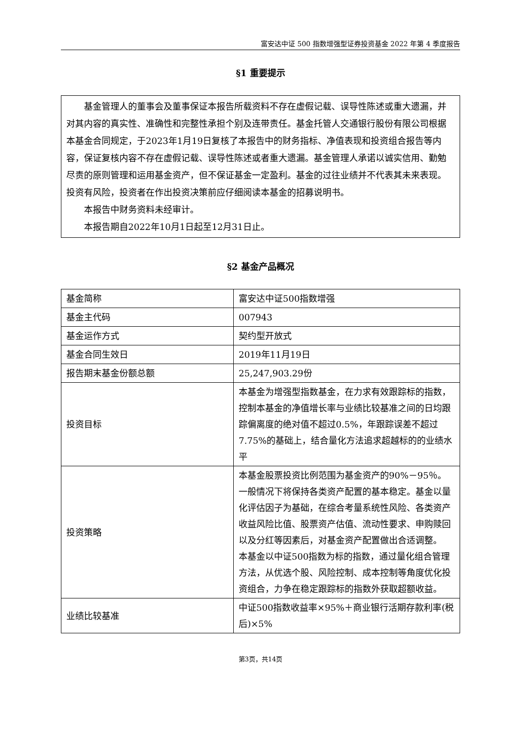富安达中证 500 指数增强型证券投资基金 2022 年第 4 季度报告
§1 重要提示
基金管理人的董事会及董事保证本报告所载资料不存在虚假记载、误导性陈述或重大遗漏，并对其内容的真实性、准确性和完整性承担个别及连带责任。基金托管人交通银行股份有限公司根据本基金合同规定，于2023年1月19日复核了本报告中的财务指标、净值表现和投资组合报告等内容，保证复核内容不存在虚假记载、误导性陈述或者重大遗漏。基金管理人承诺以诚实信用、勤勉尽责的原则管理和运用基金资产，但不保证基金一定盈利。基金的过往业绩并不代表其未来表现。投资有风险，投资者在作出投资决策前应仔细阅读本基金的招募说明书。
本报告中财务资料未经审计。
本报告期自2022年10月1日起至12月31日止。
§2 基金产品概况
| 基金简称 | 富安达中证500指数增强 |
| 基金主代码 | 007943 |
| 基金运作方式 | 契约型开放式 |
| 基金合同生效日 | 2019年11月19日 |
| 报告期末基金份额总额 | 25,247,903.29份 |
| 投资目标 | 本基金为增强型指数基金，在力求有效跟踪标的指数，控制本基金的净值增长率与业绩比较基准之间的日均跟踪偏离度的绝对值不超过0.5%，年跟踪误差不超过7.75%的基础上，结合量化方法追求超越标的的业绩水平 |
| 投资策略 | 本基金股票投资比例范围为基金资产的90%－95％。一般情况下将保持各类资产配置的基本稳定。基金以量化评估因子为基础，在综合考量系统性风险、各类资产收益风险比值、股票资产估值、流动性要求、申购赎回以及分红等因素后，对基金资产配置做出合适调整。 本基金以中证500指数为标的指数，通过量化组合管理方法，从优选个股、风险控制、成本控制等角度优化投资组合，力争在稳定跟踪标的指数外获取超额收益。 |
| 业绩比较基准 | 中证500指数收益率×95%＋商业银行活期存款利率(税后)×5% |
第3页，共14页